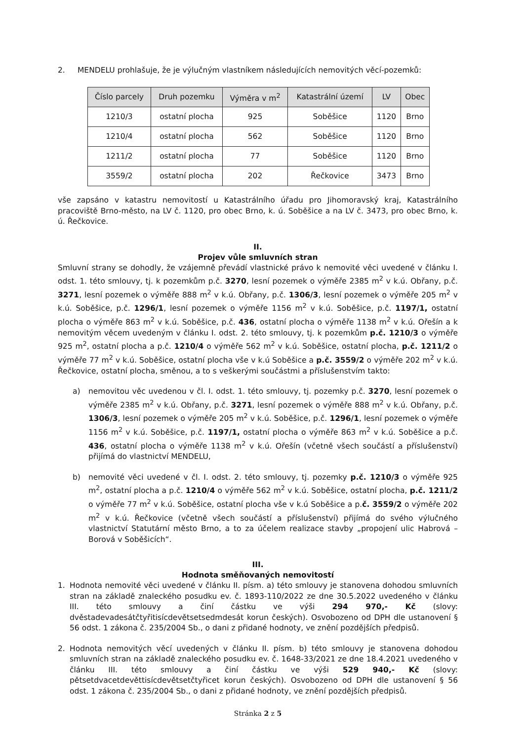2. MENDELU prohlašuje, že je výlučným vlastníkem následujících nemovitých věcí-pozemků:
| Číslo parcely | Druh pozemku | Výměra v m<sup>2</sup> | Katastrální území | LV | Obec |
| --- | --- | --- | --- | --- | --- |
| 1210/3 | ostatní plocha | 925 | Soběšice | 1120 | Brno |
| 1210/4 | ostatní plocha | 562 | Soběšice | 1120 | Brno |
| 1211/2 | ostatní plocha | 77 | Soběšice | 1120 | Brno |
| 3559/2 | ostatní plocha | 202 | Řečkovice | 3473 | Brno |
vše zapsáno v katastru nemovitostí u Katastrálního úřadu pro Jihomoravský kraj, Katastrálního pracoviště Brno-město, na LV č. 1120, pro obec Brno, k. ú. Soběšice a na LV č. 3473, pro obec Brno, k. ú. Řečkovice.
II.
Projev vůle smluvních stran
Smluvní strany se dohodly, že vzájemně převádí vlastnické právo k nemovité věci uvedené v článku I. odst. 1. této smlouvy, tj. k pozemkům p.č. 3270, lesní pozemek o výměře 2385 m<sup>2</sup> v k.ú. Obřany, p.č. 3271, lesní pozemek o výměře 888 m<sup>2</sup> v k.ú. Obřany, p.č. 1306/3, lesní pozemek o výměře 205 m<sup>2</sup> v k.ú. Soběšice, p.č. 1296/1, lesní pozemek o výměře 1156 m<sup>2</sup> v k.ú. Soběšice, p.č. 1197/1, ostatní plocha o výměře 863 m<sup>2</sup> v k.ú. Soběšice, p.č. 436, ostatní plocha o výměře 1138 m<sup>2</sup> v k.ú. Ořešín a k nemovitým věcem uvedeným v článku I. odst. 2. této smlouvy, tj. k pozemkům p.č. 1210/3 o výměře 925 m<sup>2</sup>, ostatní plocha a p.č. 1210/4 o výměře 562 m<sup>2</sup> v k.ú. Soběšice, ostatní plocha, p.č. 1211/2 o výměře 77 m<sup>2</sup> v k.ú. Soběšice, ostatní plocha vše v k.ú Soběšice a p.č. 3559/2 o výměře 202 m<sup>2</sup> v k.ú. Řečkovice, ostatní plocha, směnou, a to s veškerými součástmi a příslušenstvím takto:
a) nemovitou věc uvedenou v čl. I. odst. 1. této smlouvy, tj. pozemky p.č. 3270, lesní pozemek o výměře 2385 m<sup>2</sup> v k.ú. Obřany, p.č. 3271, lesní pozemek o výměře 888 m<sup>2</sup> v k.ú. Obřany, p.č. 1306/3, lesní pozemek o výměře 205 m<sup>2</sup> v k.ú. Soběšice, p.č. 1296/1, lesní pozemek o výměře 1156 m<sup>2</sup> v k.ú. Soběšice, p.č. 1197/1, ostatní plocha o výměře 863 m<sup>2</sup> v k.ú. Soběšice a p.č. 436, ostatní plocha o výměře 1138 m<sup>2</sup> v k.ú. Ořešín (včetně všech součástí a příslušenství) přijímá do vlastnictví MENDELU,
b) nemovité věci uvedené v čl. I. odst. 2. této smlouvy, tj. pozemky p.č. 1210/3 o výměře 925 m<sup>2</sup>, ostatní plocha a p.č. 1210/4 o výměře 562 m<sup>2</sup> v k.ú. Soběšice, ostatní plocha, p.č. 1211/2 o výměře 77 m<sup>2</sup> v k.ú. Soběšice, ostatní plocha vše v k.ú Soběšice a p.č. 3559/2 o výměře 202 m<sup>2</sup> v k.ú. Řečkovice (včetně všech součástí a příslušenství) přijímá do svého výlučného vlastnictví Statutární město Brno, a to za účelem realizace stavby „propojení ulic Habrová – Borová v Soběšicích“.
III.
Hodnota směňovaných nemovitostí
1. Hodnota nemovité věci uvedené v článku II. písm. a) této smlouvy je stanovena dohodou smluvních stran na základě znaleckého posudku ev. č. 1893-110/2022 ze dne 30.5.2022 uvedeného v článku III. této smlouvy a činí částku ve výši 294 970,- Kč (slovy: dvěstadevadesátčtyřitisícdevětsetsedmdesát korun českých). Osvobozeno od DPH dle ustanovení § 56 odst. 1 zákona č. 235/2004 Sb., o dani z přidané hodnoty, ve znění pozdějších předpisů.
2. Hodnota nemovitých věcí uvedených v článku II. písm. b) této smlouvy je stanovena dohodou smluvních stran na základě znaleckého posudku ev. č. 1648-33/2021 ze dne 18.4.2021 uvedeného v článku III. této smlouvy a činí částku ve výši 529 940,- Kč (slovy: pětsetdvacetdevěttisícdevětsetčtyřicet korun českých). Osvobozeno od DPH dle ustanovení § 56 odst. 1 zákona č. 235/2004 Sb., o dani z přidané hodnoty, ve znění pozdějších předpisů.
Stránka 2 z 5